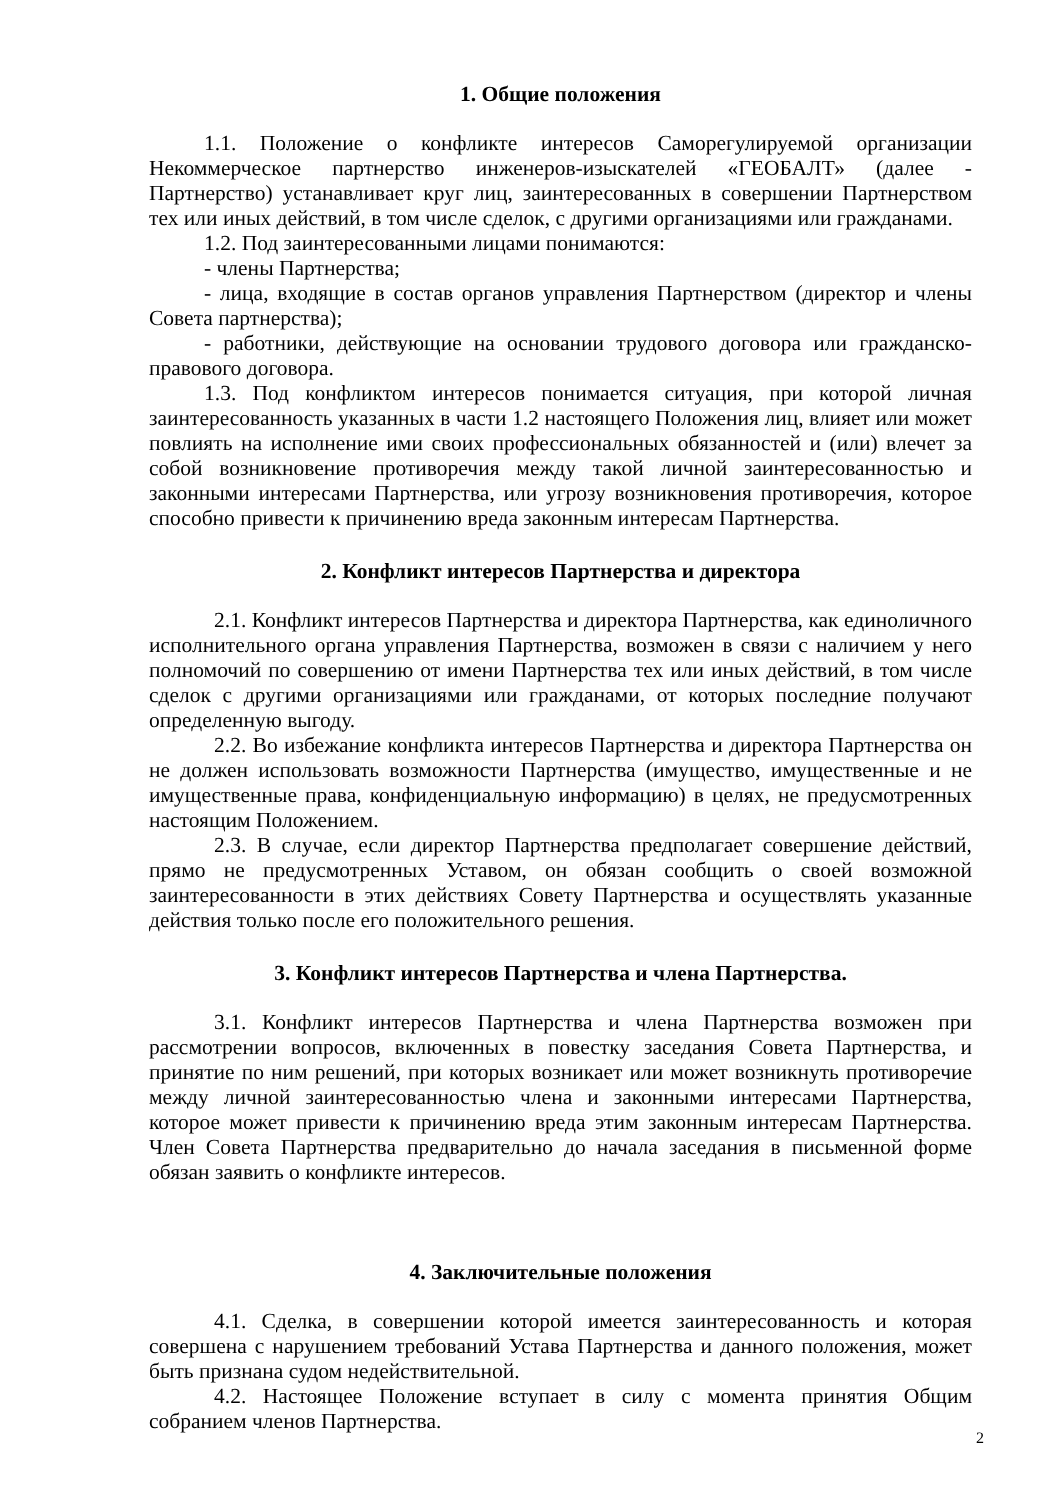1. Общие положения
1.1. Положение о конфликте интересов Саморегулируемой организации Некоммерческое партнерство инженеров-изыскателей «ГЕОБАЛТ» (далее - Партнерство) устанавливает круг лиц, заинтересованных в совершении Партнерством тех или иных действий, в том числе сделок, с другими организациями или гражданами.
1.2. Под заинтересованными лицами понимаются:
- члены Партнерства;
- лица, входящие в состав органов управления Партнерством (директор и члены Совета партнерства);
- работники, действующие на основании трудового договора или гражданско-правового договора.
1.3. Под конфликтом интересов понимается ситуация, при которой личная заинтересованность указанных в части 1.2 настоящего Положения лиц, влияет или может повлиять на исполнение ими своих профессиональных обязанностей и (или) влечет за собой возникновение противоречия между такой личной заинтересованностью и законными интересами Партнерства, или угрозу возникновения противоречия, которое способно привести к причинению вреда законным интересам Партнерства.
2. Конфликт интересов Партнерства и директора
2.1. Конфликт интересов Партнерства и директора Партнерства, как единоличного исполнительного органа управления Партнерства, возможен в связи с наличием у него полномочий по совершению от имени Партнерства тех или иных действий, в том числе сделок с другими организациями или гражданами, от которых последние получают определенную выгоду.
2.2. Во избежание конфликта интересов Партнерства и директора Партнерства он не должен использовать возможности Партнерства (имущество, имущественные и не имущественные права, конфиденциальную информацию) в целях, не предусмотренных настоящим Положением.
2.3. В случае, если директор Партнерства предполагает совершение действий, прямо не предусмотренных Уставом, он обязан сообщить о своей возможной заинтересованности в этих действиях Совету Партнерства и осуществлять указанные действия только после его положительного решения.
3. Конфликт интересов Партнерства и члена Партнерства.
3.1. Конфликт интересов Партнерства и члена Партнерства возможен при рассмотрении вопросов, включенных в повестку заседания Совета Партнерства, и принятие по ним решений, при которых возникает или может возникнуть противоречие между личной заинтересованностью члена и законными интересами Партнерства, которое может привести к причинению вреда этим законным интересам Партнерства. Член Совета Партнерства предварительно до начала заседания в письменной форме обязан заявить о конфликте интересов.
4. Заключительные положения
4.1. Сделка, в совершении которой имеется заинтересованность и которая совершена с нарушением требований Устава Партнерства и данного положения, может быть признана судом недействительной.
4.2. Настоящее Положение вступает в силу с момента принятия Общим собранием членов Партнерства.
2